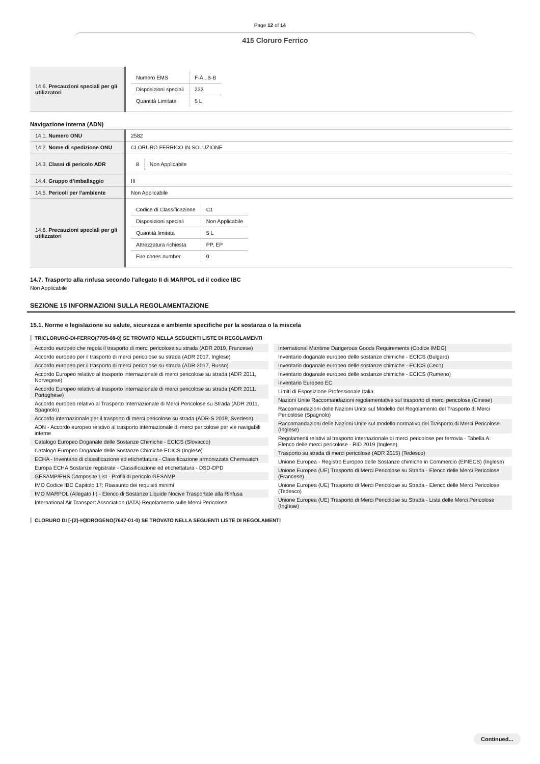Page 12 of 14
415 Cloruro Ferrico
| 14.6. Precauzioni speciali per gli utilizzatori | / Numero EMS / F-A , S-B / / Disposizioni speciali / 223 / / Quantità Limitate / 5 L / |
Navigazione interna (ADN)
| 14.1. Numero ONU | 2582 |
| 14.2. Nome di spedizione ONU | CLORURO FERRICO IN SOLUZIONE |
| 14.3. Classi di pericolo ADR | / 8 / Non Applicabile / |
| 14.4. Gruppo d’imballaggio | III |
| 14.5. Pericoli per l’ambiente | Non Applicabile |
| 14.6. Precauzioni speciali per gli utilizzatori | / Codice di Classificazione / C1 / / Disposizioni speciali / Non Applicabile / / Quantità limitata / 5 L / / Attrezzatura richiesta / PP, EP / / Fire cones number / 0 / |
14.7. Trasporto alla rinfusa secondo l’allegato II di MARPOL ed il codice IBC
Non Applicabile
SEZIONE 15 INFORMAZIONI SULLA REGOLAMENTAZIONE
15.1. Norme e legislazione su salute, sicurezza e ambiente specifiche per la sostanza o la miscela
TRICLORURO-DI-FERRO(7705-08-0) SE TROVATO NELLA SEGUENTI LISTE DI REGOLAMENTI
Accordo europeo che regola il trasporto di merci pericolose su strada (ADR 2019, Francese)
Accordo europeo per il trasporto di merci pericolose su strada (ADR 2017, Inglese)
Accordo europeo per il trasporto di merci pericolose su strada (ADR 2017, Russo)
Accordo Europeo relativo al trasporto internazionale di merci pericolose su strada (ADR 2011, Norvegese)
Accordo Europeo relativo al trasporto internazionale di merci pericolose su strada (ADR 2011, Portoghese)
Accordo europeo relativo al Trasporto Internazionale di Merci Pericolose su Strada (ADR 2011, Spagnolo)
Accordo internazionale per il trasporto di merci pericolose su strada (ADR-S 2019, Svedese)
ADN - Accordo europeo relativo al trasporto internazionale di merci pericolose per vie navigabili interne
Catalogo Europeo Doganale delle Sostanze Chimiche - ECICS (Slovacco)
Catalogo Europeo Doganale delle Sostanze Chimiche ECICS (Inglese)
ECHA - Inventario di classificazione ed etichettatura - Classificazione armonizzata Chemwatch
Europa ECHA Sostanze registrate - Classificazione ed etichettatura - DSD-DPD
GESAMP/EHS Composite List - Profili di pericolo GESAMP
IMO Codice IBC Capitolo 17: Riassunto dei requisiti minimi
IMO MARPOL (Allegato II) - Elenco di Sostanze Liquide Nocive Trasportate alla Rinfusa
International Air Transport Association (IATA) Regolamento sulle Merci Pericolose
International Maritime Dangerous Goods Requirements (Codice IMDG)
Inventario doganale europeo delle sostanze chimiche - ECICS (Bulgaro)
Inventario doganale europeo delle sostanze chimiche - ECICS (Ceco)
Inventario doganale europeo delle sostanze chimiche - ECICS (Rumeno)
Inventario Europeo EC
Limiti di Esposizione Professionale Italia
Nazioni Unite Raccomandazioni regolamentative sul trasporto di merci pericolose (Cinese)
Raccomandazioni delle Nazioni Unite sul Modello del Regolamento del Trasporto di Merci Pericolose (Spagnolo)
Raccomandazioni delle Nazioni Unite sul modello normativo del Trasporto di Merci Pericolose (Inglese)
Regolamenti relativi al trasporto internazionale di merci pericolose per ferrovia - Tabella A: Elenco delle merci pericolose - RID 2019 (Inglese)
Trasporto su strada di merci pericolose (ADR 2015) (Tedesco)
Unione Europea - Registro Europeo delle Sostanze chimiche in Commercio (EINECS) (Inglese)
Unione Europea (UE) Trasporto di Merci Pericolose su Strada - Elenco delle Merci Pericolose (Francese)
Unione Europea (UE) Trasporto di Merci Pericolose su Strada - Elenco delle Merci Pericolose (Tedesco)
Unione Europea (UE) Trasporto di Merci Pericolose su Strada - Lista delle Merci Pericolose (Inglese)
CLORURO DI [-{2}-H]IDROGENO(7647-01-0) SE TROVATO NELLA SEGUENTI LISTE DI REGOLAMENTI
Continued...